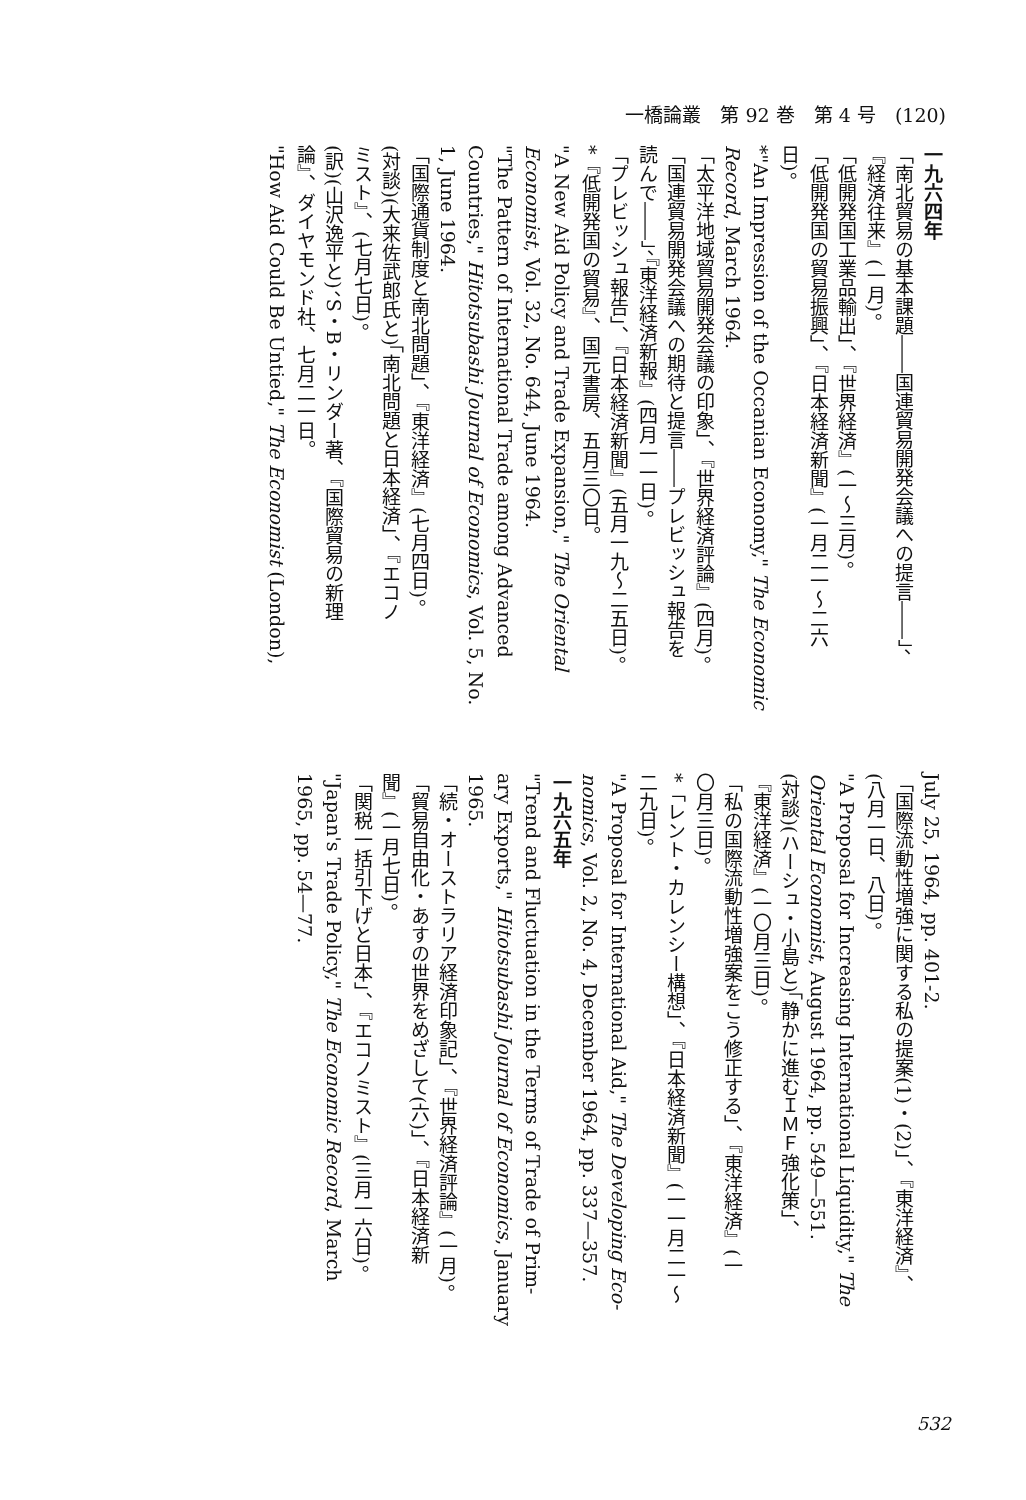一橋論叢　第 92 巻　第 4 号　(120)
一九六四年
「南北貿易の基本課題――国連貿易開発会議への提言――」、
『経済往来』(一月)。
「低開発国工業品輸出」、『世界経済』(一〜三月)。
「低開発国の貿易振興」、『日本経済新聞』(一月二一〜二六
日)。
*"An Impression of the Occanian Economy," The Economic
Record, March 1964.
「太平洋地域貿易開発会議の印象」、『世界経済評論』(四月)。
「国連貿易開発会議への期待と提言――プレビッシュ報告を
読んで――」、『東洋経済新報』(四月一一日)。
「プレビッシュ報告」、『日本経済新聞』(五月一九〜二五日)。
*『低開発国の貿易』、国元書房、五月三〇日。
"A New Aid Policy and Trade Expansion," The Oriental
Economist, Vol. 32, No. 644, June 1964.
"The Pattern of International Trade among Advanced
Countries," Hitotsubashi Journal of Economics, Vol. 5, No.
1, June 1964.
「国際通貨制度と南北問題」、『東洋経済』(七月四日)。
(対談)(大来佐武郎氏と)「南北問題と日本経済」、『エコノ
ミスト』、(七月七日)。
(訳)(山沢逸平と)、S・B・リンダー著、『国際貿易の新理
論』、ダイヤモンド社、七月二一日。
"How Aid Could Be Untied," The Economist (London),
July 25, 1964, pp. 401-2.
「国際流動性増強に関する私の提案(1)・(2)」、『東洋経済』、
(八月一日、八日)。
"A Proposal for Increasing International Liquidity," The
Oriental Economist, August 1964, pp. 549—551.
(対談)(ハーシュ・小島と)「静かに進むＩＭＦ強化策」、
『東洋経済』(一〇月三日)。
「私の国際流動性増強案をこう修正する」、『東洋経済』(一
〇月三日)。
*「レント・カレンシー構想」、『日本経済新聞』(一一月二一〜
二九日)。
"A Proposal for International Aid," The Developing Eco-
nomics, Vol. 2, No. 4, December 1964, pp. 337—357.
一九六五年
"Trend and Fluctuation in the Terms of Trade of Prim-
ary Exports," Hitotsubashi Journal of Economics, January
1965.
「続・オーストラリア経済印象記」、『世界経済評論』(一月)。
「貿易自由化・あすの世界をめざして(六)」、『日本経済新
聞』(一月七日)。
「関税一括引下げと日本」、『エコノミスト』(三月一六日)。
"Japan's Trade Policy," The Economic Record, March
1965, pp. 54—77.
532